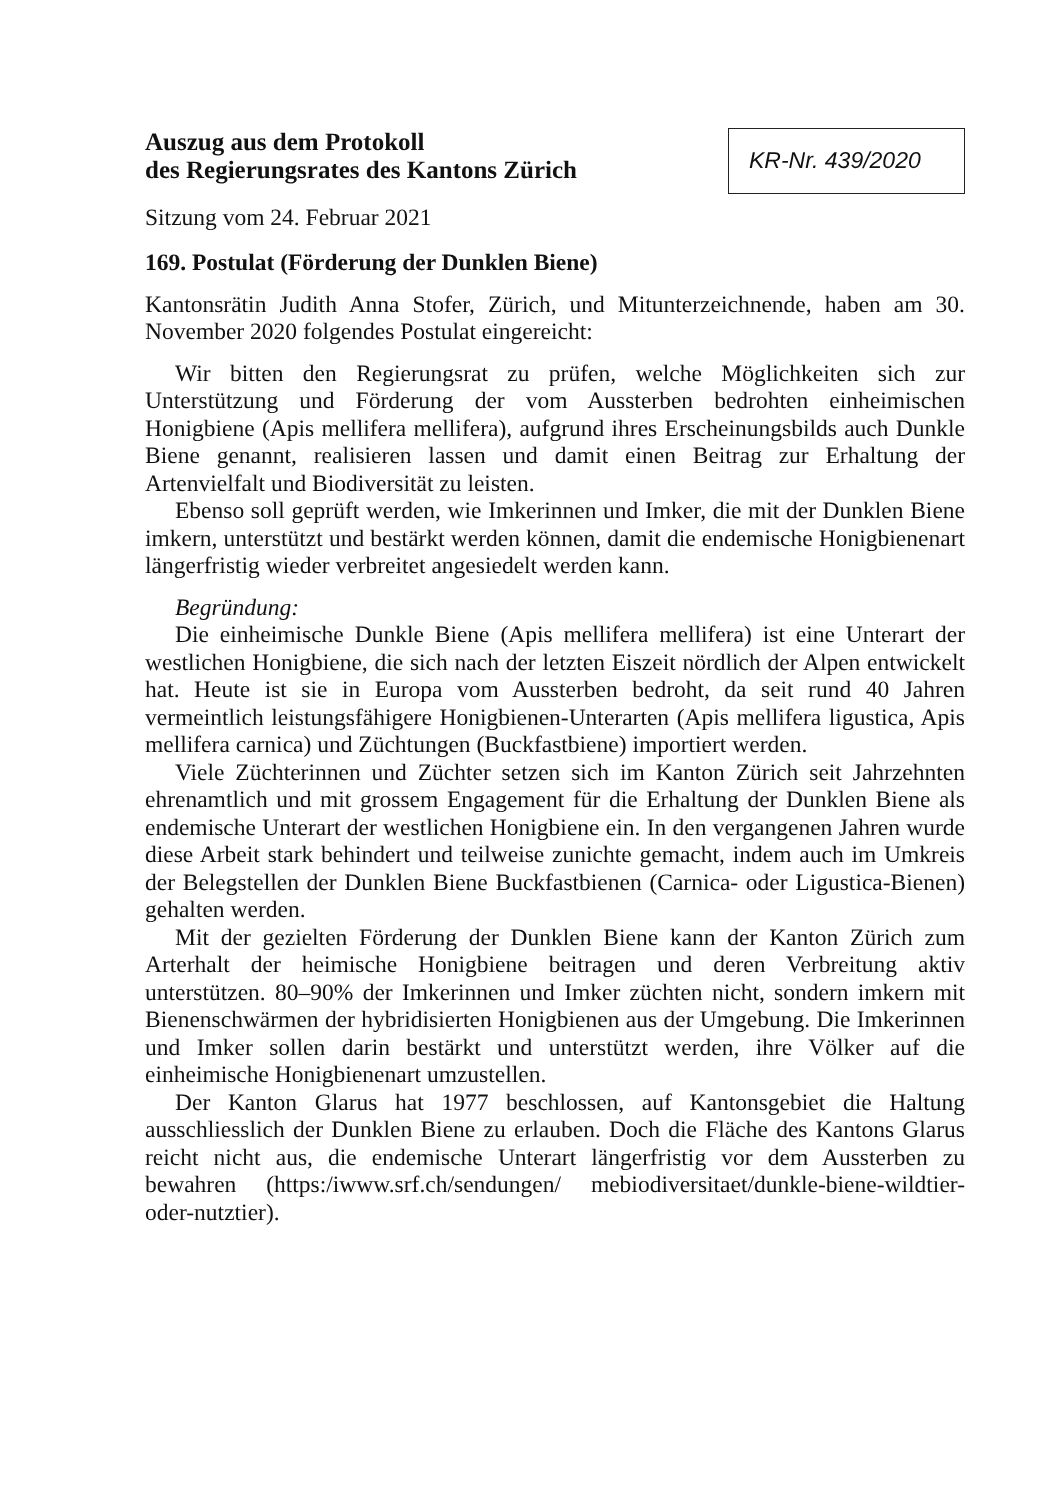Auszug aus dem Protokoll
des Regierungsrates des Kantons Zürich
KR-Nr. 439/2020
Sitzung vom 24. Februar 2021
169. Postulat (Förderung der Dunklen Biene)
Kantonsrätin Judith Anna Stofer, Zürich, und Mitunterzeichnende, haben am 30. November 2020 folgendes Postulat eingereicht:
Wir bitten den Regierungsrat zu prüfen, welche Möglichkeiten sich zur Unterstützung und Förderung der vom Aussterben bedrohten einheimischen Honigbiene (Apis mellifera mellifera), aufgrund ihres Erscheinungsbilds auch Dunkle Biene genannt, realisieren lassen und damit einen Beitrag zur Erhaltung der Artenvielfalt und Biodiversität zu leisten.
Ebenso soll geprüft werden, wie Imkerinnen und Imker, die mit der Dunklen Biene imkern, unterstützt und bestärkt werden können, damit die endemische Honigbienenart längerfristig wieder verbreitet angesiedelt werden kann.
Begründung:
Die einheimische Dunkle Biene (Apis mellifera mellifera) ist eine Unterart der westlichen Honigbiene, die sich nach der letzten Eiszeit nördlich der Alpen entwickelt hat. Heute ist sie in Europa vom Aussterben bedroht, da seit rund 40 Jahren vermeintlich leistungsfähigere Honigbienen-Unterarten (Apis mellifera ligustica, Apis mellifera carnica) und Züchtungen (Buckfastbiene) importiert werden.
Viele Züchterinnen und Züchter setzen sich im Kanton Zürich seit Jahrzehnten ehrenamtlich und mit grossem Engagement für die Erhaltung der Dunklen Biene als endemische Unterart der westlichen Honigbiene ein. In den vergangenen Jahren wurde diese Arbeit stark behindert und teilweise zunichte gemacht, indem auch im Umkreis der Belegstellen der Dunklen Biene Buckfastbienen (Carnica- oder Ligustica-Bienen) gehalten werden.
Mit der gezielten Förderung der Dunklen Biene kann der Kanton Zürich zum Arterhalt der heimische Honigbiene beitragen und deren Verbreitung aktiv unterstützen. 80–90% der Imkerinnen und Imker züchten nicht, sondern imkern mit Bienenschwärmen der hybridisierten Honigbienen aus der Umgebung. Die Imkerinnen und Imker sollen darin bestärkt und unterstützt werden, ihre Völker auf die einheimische Honigbienenart umzustellen.
Der Kanton Glarus hat 1977 beschlossen, auf Kantonsgebiet die Haltung ausschliesslich der Dunklen Biene zu erlauben. Doch die Fläche des Kantons Glarus reicht nicht aus, die endemische Unterart längerfristig vor dem Aussterben zu bewahren (https:/iwww.srf.ch/sendungen/ mebiodiversitaet/dunkle-biene-wildtier-oder-nutztier).